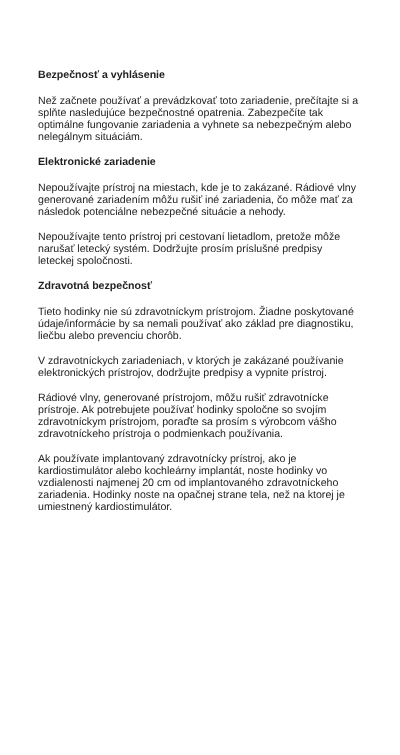Bezpečnosť a vyhlásenie
Než začnete používať a prevádzkovať toto zariadenie, prečítajte si a splňte nasledujúce bezpečnostné opatrenia. Zabezpečíte tak optimálne fungovanie zariadenia a vyhnete sa nebezpečným alebo nelegálnym situáciám.
Elektronické zariadenie
Nepoužívajte prístroj na miestach, kde je to zakázané. Rádiové vlny generované zariadením môžu rušiť iné zariadenia, čo môže mať za následok potenciálne nebezpečné situácie a nehody.
Nepoužívajte tento prístroj pri cestovaní lietadlom, pretože môže narušať letecký systém. Dodržujte prosím príslušné predpisy leteckej spoločnosti.
Zdravotná bezpečnosť
Tieto hodinky nie sú zdravotníckym prístrojom. Žiadne poskytované údaje/informácie by sa nemali používať ako základ pre diagnostiku, liečbu alebo prevenciu chorôb.
V zdravotníckych zariadeniach, v ktorých je zakázané používanie elektronických prístrojov, dodržujte predpisy a vypnite prístroj.
Rádiové vlny, generované prístrojom, môžu rušiť zdravotnícke prístroje. Ak potrebujete používať hodinky spoločne so svojím zdravotníckym prístrojom, poraďte sa prosím s výrobcom vášho zdravotníckeho prístroja o podmienkach používania.
Ak používate implantovaný zdravotnícky prístroj, ako je kardiostimulátor alebo kochleárny implantát, noste hodinky vo vzdialenosti najmenej 20 cm od implantovaného zdravotníckeho zariadenia. Hodinky noste na opačnej strane tela, než na ktorej je umiestnený kardiostimulátor.